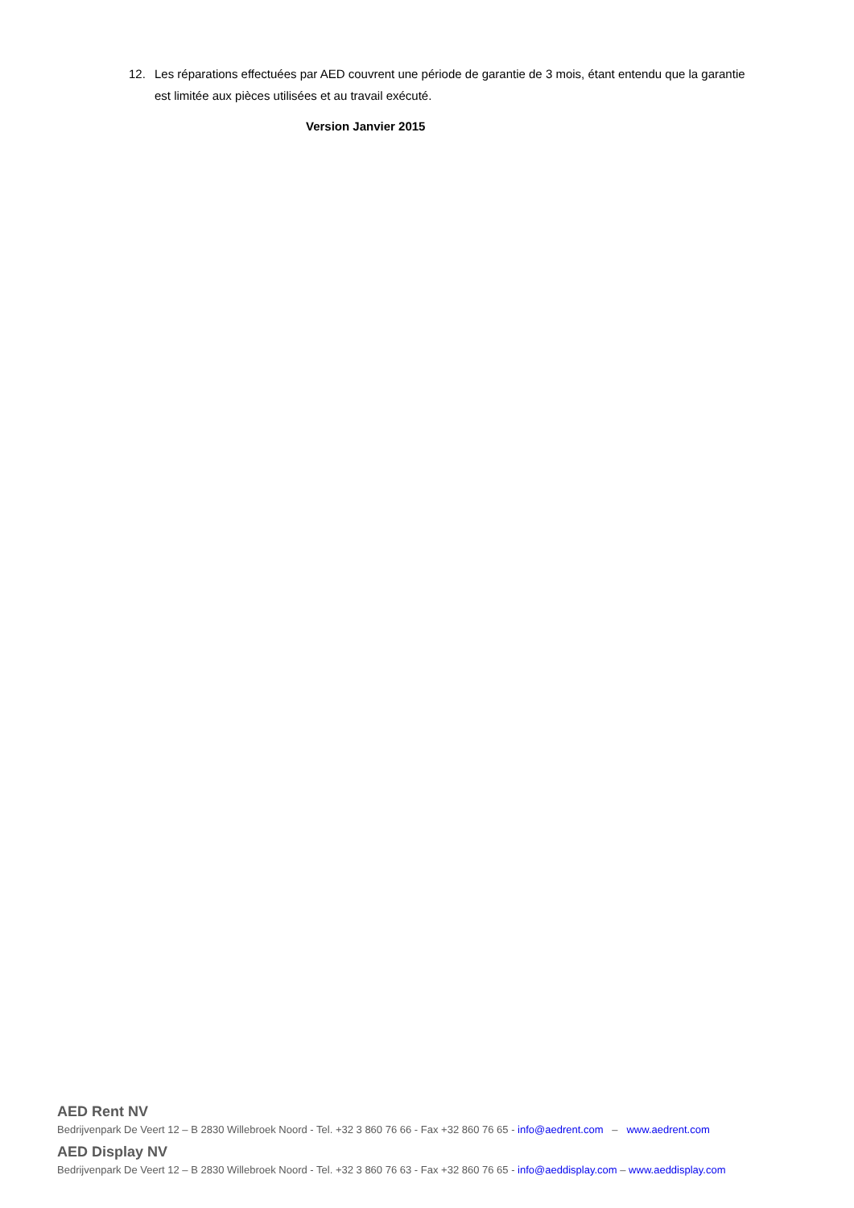12. Les réparations effectuées par AED couvrent une période de garantie de 3 mois, étant entendu que la garantie est limitée aux pièces utilisées et au travail exécuté.
Version Janvier 2015
AED Rent NV
Bedrijvenpark De Veert 12 – B 2830 Willebroek Noord - Tel. +32 3 860 76 66 - Fax +32 860 76 65 - info@aedrent.com – www.aedrent.com
AED Display NV
Bedrijvenpark De Veert 12 – B 2830 Willebroek Noord - Tel. +32 3 860 76 63 - Fax +32 860 76 65 - info@aeddisplay.com – www.aeddisplay.com